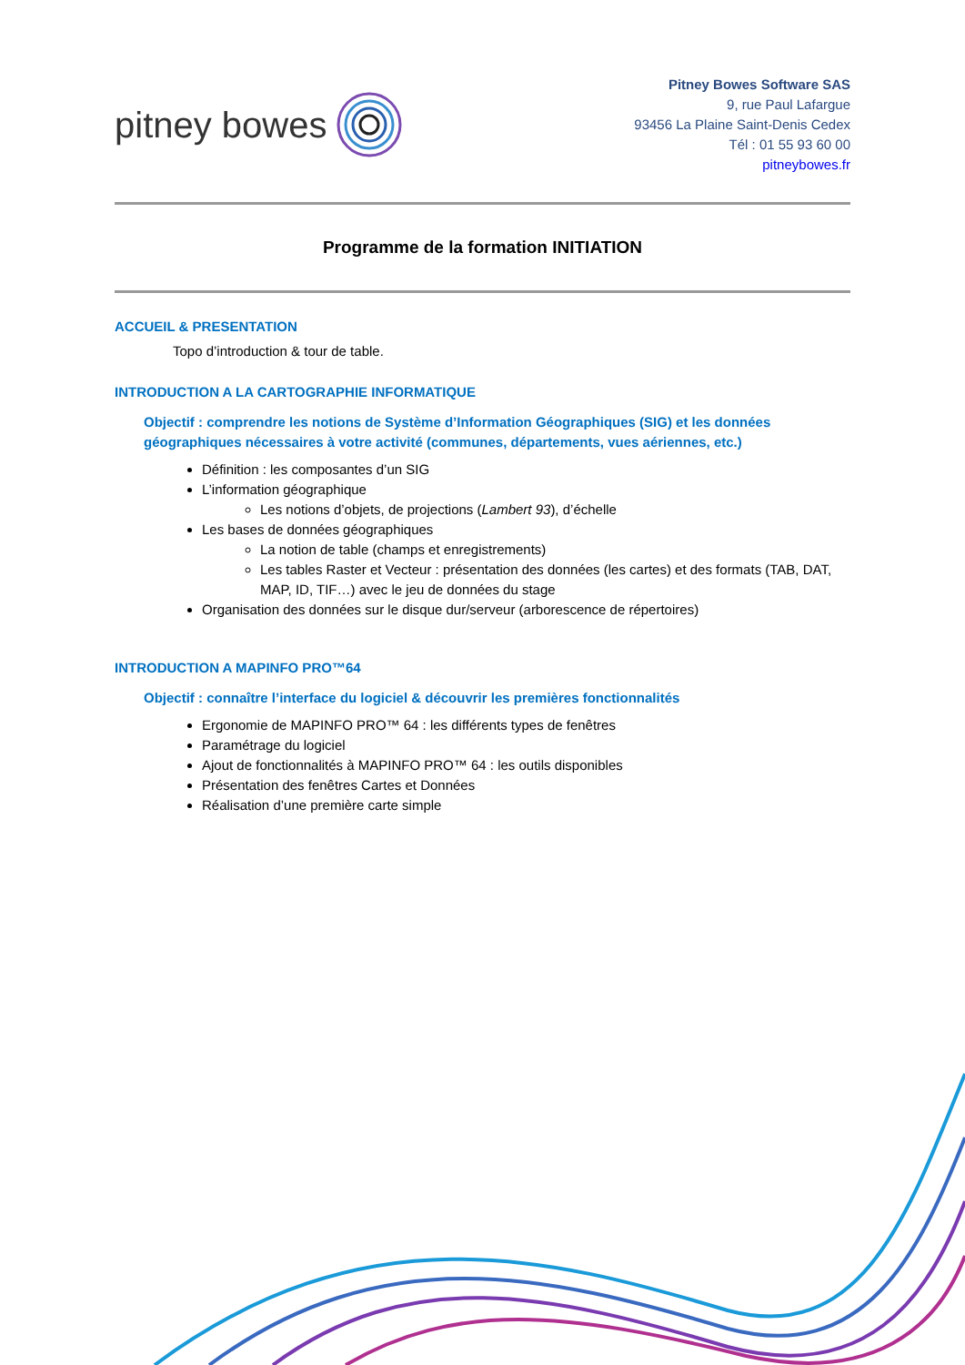pitney bowes
Pitney Bowes Software SAS
9, rue Paul Lafargue
93456 La Plaine Saint-Denis Cedex
Tél : 01 55 93 60 00
pitneybowes.fr
Programme de la formation INITIATION
ACCUEIL & PRESENTATION
Topo d’introduction & tour de table.
INTRODUCTION A LA CARTOGRAPHIE INFORMATIQUE
Objectif : comprendre les notions de Système d’Information Géographiques (SIG) et les données géographiques nécessaires à votre activité (communes, départements, vues aériennes, etc.)
Définition : les composantes d’un SIG
L’information géographique
Les notions d’objets, de projections (Lambert 93), d’échelle
Les bases de données géographiques
La notion de table (champs et enregistrements)
Les tables Raster et Vecteur : présentation des données (les cartes) et des formats (TAB, DAT, MAP, ID, TIF…) avec le jeu de données du stage
Organisation des données sur le disque dur/serveur (arborescence de répertoires)
INTRODUCTION A MAPINFO PRO™64
Objectif : connaître l’interface du logiciel & découvrir les premières fonctionnalités
Ergonomie de MAPINFO PRO™ 64 : les différents types de fenêtres
Paramétrage du logiciel
Ajout de fonctionnalités à MAPINFO PRO™ 64 : les outils disponibles
Présentation des fenêtres Cartes et Données
Réalisation d’une première carte simple